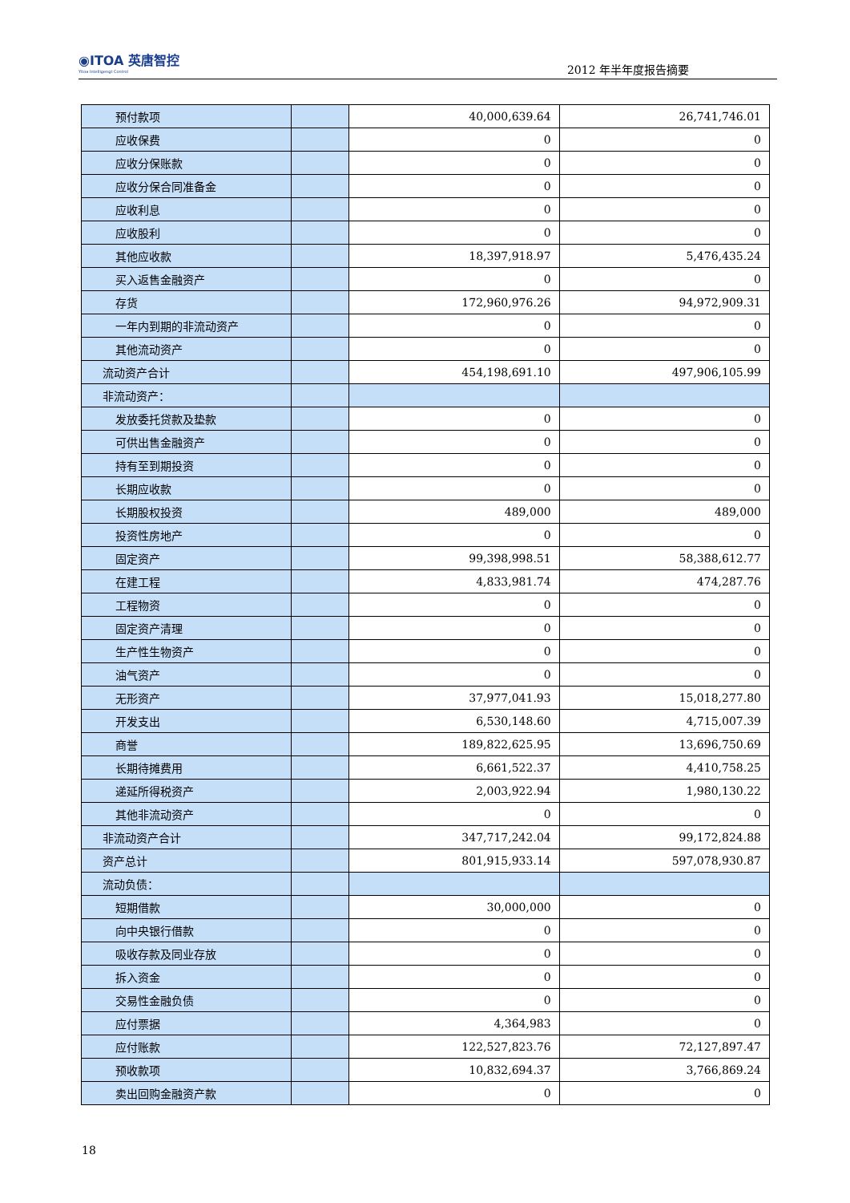◉ITOA 英唐智控
Yitoa Intelligengt Control
2012 年半年度报告摘要
| 预付款项 | | 40,000,639.64 | 26,741,746.01 |
| 应收保费 | | 0 | 0 |
| 应收分保账款 | | 0 | 0 |
| 应收分保合同准备金 | | 0 | 0 |
| 应收利息 | | 0 | 0 |
| 应收股利 | | 0 | 0 |
| 其他应收款 | | 18,397,918.97 | 5,476,435.24 |
| 买入返售金融资产 | | 0 | 0 |
| 存货 | | 172,960,976.26 | 94,972,909.31 |
| 一年内到期的非流动资产 | | 0 | 0 |
| 其他流动资产 | | 0 | 0 |
| 流动资产合计 | | 454,198,691.10 | 497,906,105.99 |
| 非流动资产： | | | |
| 发放委托贷款及垫款 | | 0 | 0 |
| 可供出售金融资产 | | 0 | 0 |
| 持有至到期投资 | | 0 | 0 |
| 长期应收款 | | 0 | 0 |
| 长期股权投资 | | 489,000 | 489,000 |
| 投资性房地产 | | 0 | 0 |
| 固定资产 | | 99,398,998.51 | 58,388,612.77 |
| 在建工程 | | 4,833,981.74 | 474,287.76 |
| 工程物资 | | 0 | 0 |
| 固定资产清理 | | 0 | 0 |
| 生产性生物资产 | | 0 | 0 |
| 油气资产 | | 0 | 0 |
| 无形资产 | | 37,977,041.93 | 15,018,277.80 |
| 开发支出 | | 6,530,148.60 | 4,715,007.39 |
| 商誉 | | 189,822,625.95 | 13,696,750.69 |
| 长期待摊费用 | | 6,661,522.37 | 4,410,758.25 |
| 递延所得税资产 | | 2,003,922.94 | 1,980,130.22 |
| 其他非流动资产 | | 0 | 0 |
| 非流动资产合计 | | 347,717,242.04 | 99,172,824.88 |
| 资产总计 | | 801,915,933.14 | 597,078,930.87 |
| 流动负债： | | | |
| 短期借款 | | 30,000,000 | 0 |
| 向中央银行借款 | | 0 | 0 |
| 吸收存款及同业存放 | | 0 | 0 |
| 拆入资金 | | 0 | 0 |
| 交易性金融负债 | | 0 | 0 |
| 应付票据 | | 4,364,983 | 0 |
| 应付账款 | | 122,527,823.76 | 72,127,897.47 |
| 预收款项 | | 10,832,694.37 | 3,766,869.24 |
| 卖出回购金融资产款 | | 0 | 0 |
18